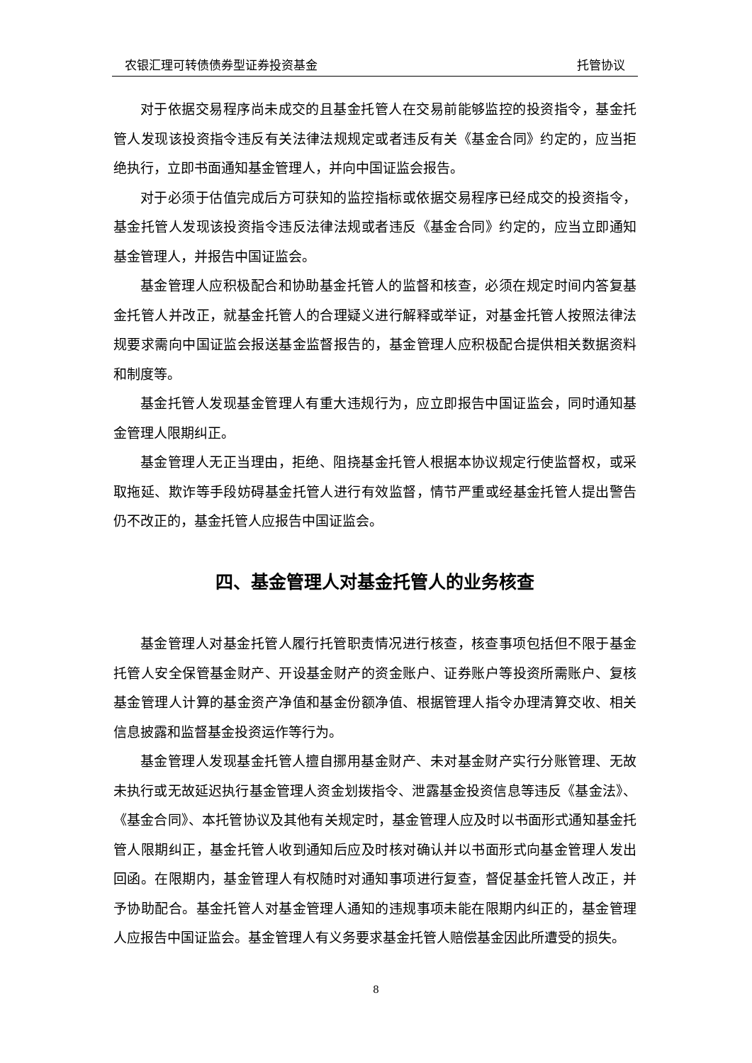农银汇理可转债债券型证券投资基金 托管协议
对于依据交易程序尚未成交的且基金托管人在交易前能够监控的投资指令，基金托管人发现该投资指令违反有关法律法规规定或者违反有关《基金合同》约定的，应当拒绝执行，立即书面通知基金管理人，并向中国证监会报告。
对于必须于估值完成后方可获知的监控指标或依据交易程序已经成交的投资指令，基金托管人发现该投资指令违反法律法规或者违反《基金合同》约定的，应当立即通知基金管理人，并报告中国证监会。
基金管理人应积极配合和协助基金托管人的监督和核查，必须在规定时间内答复基金托管人并改正，就基金托管人的合理疑义进行解释或举证，对基金托管人按照法律法规要求需向中国证监会报送基金监督报告的，基金管理人应积极配合提供相关数据资料和制度等。
基金托管人发现基金管理人有重大违规行为，应立即报告中国证监会，同时通知基金管理人限期纠正。
基金管理人无正当理由，拒绝、阻挠基金托管人根据本协议规定行使监督权，或采取拖延、欺诈等手段妨碍基金托管人进行有效监督，情节严重或经基金托管人提出警告仍不改正的，基金托管人应报告中国证监会。
四、基金管理人对基金托管人的业务核查
基金管理人对基金托管人履行托管职责情况进行核查，核查事项包括但不限于基金托管人安全保管基金财产、开设基金财产的资金账户、证券账户等投资所需账户、复核基金管理人计算的基金资产净值和基金份额净值、根据管理人指令办理清算交收、相关信息披露和监督基金投资运作等行为。
基金管理人发现基金托管人擅自挪用基金财产、未对基金财产实行分账管理、无故未执行或无故延迟执行基金管理人资金划拨指令、泄露基金投资信息等违反《基金法》、《基金合同》、本托管协议及其他有关规定时，基金管理人应及时以书面形式通知基金托管人限期纠正，基金托管人收到通知后应及时核对确认并以书面形式向基金管理人发出回函。在限期内，基金管理人有权随时对通知事项进行复查，督促基金托管人改正，并予协助配合。基金托管人对基金管理人通知的违规事项未能在限期内纠正的，基金管理人应报告中国证监会。基金管理人有义务要求基金托管人赔偿基金因此所遭受的损失。
8